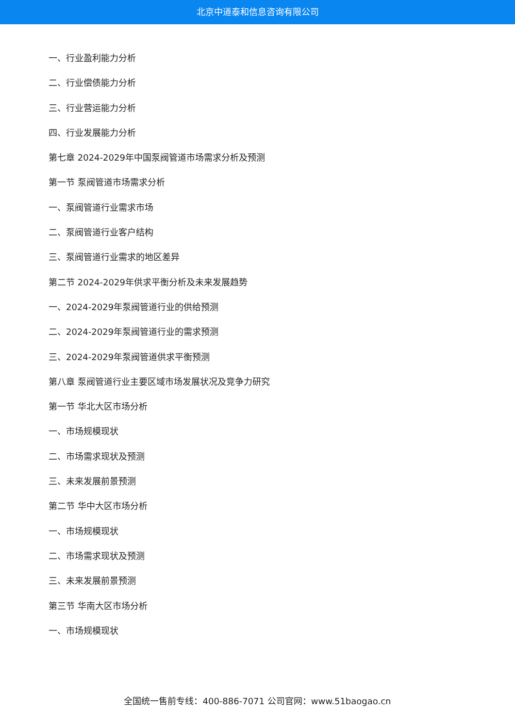北京中道泰和信息咨询有限公司
一、行业盈利能力分析
二、行业偿债能力分析
三、行业营运能力分析
四、行业发展能力分析
第七章 2024-2029年中国泵阀管道市场需求分析及预测
第一节 泵阀管道市场需求分析
一、泵阀管道行业需求市场
二、泵阀管道行业客户结构
三、泵阀管道行业需求的地区差异
第二节 2024-2029年供求平衡分析及未来发展趋势
一、2024-2029年泵阀管道行业的供给预测
二、2024-2029年泵阀管道行业的需求预测
三、2024-2029年泵阀管道供求平衡预测
第八章 泵阀管道行业主要区域市场发展状况及竞争力研究
第一节 华北大区市场分析
一、市场规模现状
二、市场需求现状及预测
三、未来发展前景预测
第二节 华中大区市场分析
一、市场规模现状
二、市场需求现状及预测
三、未来发展前景预测
第三节 华南大区市场分析
一、市场规模现状
全国统一售前专线：400-886-7071 公司官网：www.51baogao.cn